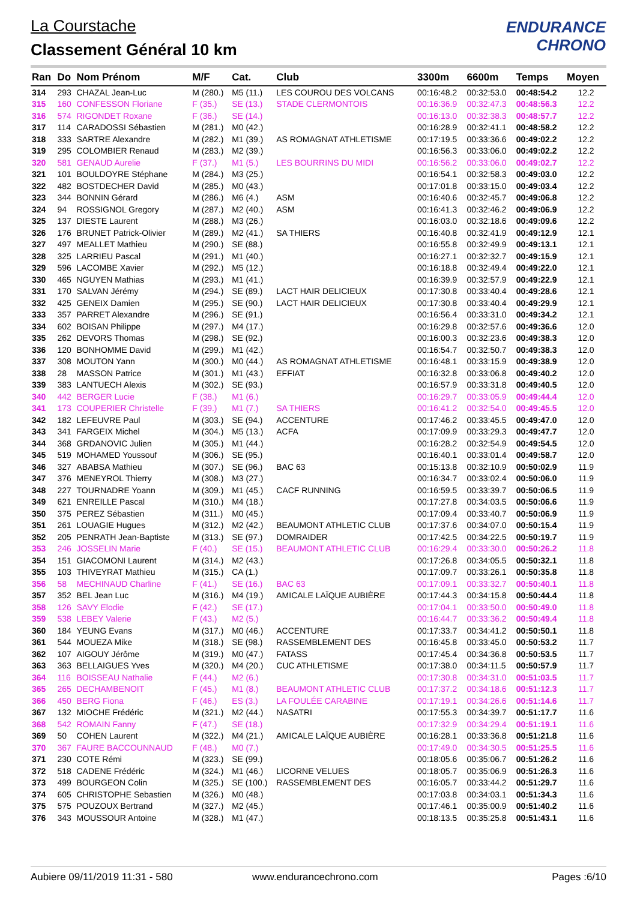La Courstache
Classement Général 10 km
ENDURANCE
CHRONO
| Ran | Do | Nom Prénom | M/F | Cat. | Club | 3300m | 6600m | Temps | Moyen |
| --- | --- | --- | --- | --- | --- | --- | --- | --- | --- |
| 314 | 293 | CHAZAL Jean-Luc | M (280.) | M5 (11.) | LES COUROU DES VOLCANS | 00:16:48.2 | 00:32:53.0 | 00:48:54.2 | 12.2 |
| 315 | 160 | CONFESSON Floriane | F (35.) | SE (13.) | STADE CLERMONTOIS | 00:16:36.9 | 00:32:47.3 | 00:48:56.3 | 12.2 |
| 316 | 574 | RIGONDET Roxane | F (36.) | SE (14.) | | 00:16:13.0 | 00:32:38.3 | 00:48:57.7 | 12.2 |
| 317 | 114 | CARADOSSI Sébastien | M (281.) | M0 (42.) | | 00:16:28.9 | 00:32:41.1 | 00:48:58.2 | 12.2 |
| 318 | 333 | SARTRE Alexandre | M (282.) | M1 (39.) | AS ROMAGNAT ATHLETISME | 00:17:19.5 | 00:33:36.6 | 00:49:02.2 | 12.2 |
| 319 | 295 | COLOMBIER Renaud | M (283.) | M2 (39.) | | 00:16:56.3 | 00:33:06.0 | 00:49:02.2 | 12.2 |
| 320 | 581 | GENAUD Aurelie | F (37.) | M1 (5.) | LES BOURRINS DU MIDI | 00:16:56.2 | 00:33:06.0 | 00:49:02.7 | 12.2 |
| 321 | 101 | BOULDOYRE Stéphane | M (284.) | M3 (25.) | | 00:16:54.1 | 00:32:58.3 | 00:49:03.0 | 12.2 |
| 322 | 482 | BOSTDECHER David | M (285.) | M0 (43.) | | 00:17:01.8 | 00:33:15.0 | 00:49:03.4 | 12.2 |
| 323 | 344 | BONNIN Gérard | M (286.) | M6 (4.) | ASM | 00:16:40.6 | 00:32:45.7 | 00:49:06.8 | 12.2 |
| 324 | 94 | ROSSIGNOL Gregory | M (287.) | M2 (40.) | ASM | 00:16:41.3 | 00:32:46.2 | 00:49:06.9 | 12.2 |
| 325 | 137 | DIESTE Laurent | M (288.) | M3 (26.) | | 00:16:03.0 | 00:32:18.6 | 00:49:09.6 | 12.2 |
| 326 | 176 | BRUNET Patrick-Olivier | M (289.) | M2 (41.) | SA THIERS | 00:16:40.8 | 00:32:41.9 | 00:49:12.9 | 12.1 |
| 327 | 497 | MEALLET Mathieu | M (290.) | SE (88.) | | 00:16:55.8 | 00:32:49.9 | 00:49:13.1 | 12.1 |
| 328 | 325 | LARRIEU Pascal | M (291.) | M1 (40.) | | 00:16:27.1 | 00:32:32.7 | 00:49:15.9 | 12.1 |
| 329 | 596 | LACOMBE Xavier | M (292.) | M5 (12.) | | 00:16:18.8 | 00:32:49.4 | 00:49:22.0 | 12.1 |
| 330 | 465 | NGUYEN Mathias | M (293.) | M1 (41.) | | 00:16:39.9 | 00:32:57.9 | 00:49:22.9 | 12.1 |
| 331 | 170 | SALVAN Jérémy | M (294.) | SE (89.) | LACT HAIR DELICIEUX | 00:17:30.8 | 00:33:40.4 | 00:49:28.6 | 12.1 |
| 332 | 425 | GENEIX Damien | M (295.) | SE (90.) | LACT HAIR DELICIEUX | 00:17:30.8 | 00:33:40.4 | 00:49:29.9 | 12.1 |
| 333 | 357 | PARRET Alexandre | M (296.) | SE (91.) | | 00:16:56.4 | 00:33:31.0 | 00:49:34.2 | 12.1 |
| 334 | 602 | BOISAN Philippe | M (297.) | M4 (17.) | | 00:16:29.8 | 00:32:57.6 | 00:49:36.6 | 12.0 |
| 335 | 262 | DEVORS Thomas | M (298.) | SE (92.) | | 00:16:00.3 | 00:32:23.6 | 00:49:38.3 | 12.0 |
| 336 | 120 | BONHOMME David | M (299.) | M1 (42.) | | 00:16:54.7 | 00:32:50.7 | 00:49:38.3 | 12.0 |
| 337 | 308 | MOUTON Yann | M (300.) | M0 (44.) | AS ROMAGNAT ATHLETISME | 00:16:48.1 | 00:33:15.9 | 00:49:38.9 | 12.0 |
| 338 | 28 | MASSON Patrice | M (301.) | M1 (43.) | EFFIAT | 00:16:32.8 | 00:33:06.8 | 00:49:40.2 | 12.0 |
| 339 | 383 | LANTUECH Alexis | M (302.) | SE (93.) | | 00:16:57.9 | 00:33:31.8 | 00:49:40.5 | 12.0 |
| 340 | 442 | BERGER Lucie | F (38.) | M1 (6.) | | 00:16:29.7 | 00:33:05.9 | 00:49:44.4 | 12.0 |
| 341 | 173 | COUPERIER Christelle | F (39.) | M1 (7.) | SA THIERS | 00:16:41.2 | 00:32:54.0 | 00:49:45.5 | 12.0 |
| 342 | 182 | LEFEUVRE Paul | M (303.) | SE (94.) | ACCENTURE | 00:17:46.2 | 00:33:45.5 | 00:49:47.0 | 12.0 |
| 343 | 341 | FARGEIX Michel | M (304.) | M5 (13.) | ACFA | 00:17:09.9 | 00:33:29.3 | 00:49:47.7 | 12.0 |
| 344 | 368 | GRDANOVIC Julien | M (305.) | M1 (44.) | | 00:16:28.2 | 00:32:54.9 | 00:49:54.5 | 12.0 |
| 345 | 519 | MOHAMED Youssouf | M (306.) | SE (95.) | | 00:16:40.1 | 00:33:01.4 | 00:49:58.7 | 12.0 |
| 346 | 327 | ABABSA Mathieu | M (307.) | SE (96.) | BAC 63 | 00:15:13.8 | 00:32:10.9 | 00:50:02.9 | 11.9 |
| 347 | 376 | MENEYROL Thierry | M (308.) | M3 (27.) | | 00:16:34.7 | 00:33:02.4 | 00:50:06.0 | 11.9 |
| 348 | 227 | TOURNADRE Yoann | M (309.) | M1 (45.) | CACF RUNNING | 00:16:59.5 | 00:33:39.7 | 00:50:06.5 | 11.9 |
| 349 | 621 | ENREILLE Pascal | M (310.) | M4 (18.) | | 00:17:27.8 | 00:34:03.5 | 00:50:06.6 | 11.9 |
| 350 | 375 | PEREZ Sébastien | M (311.) | M0 (45.) | | 00:17:09.4 | 00:33:40.7 | 00:50:06.9 | 11.9 |
| 351 | 261 | LOUAGIE Hugues | M (312.) | M2 (42.) | BEAUMONT ATHLETIC CLUB | 00:17:37.6 | 00:34:07.0 | 00:50:15.4 | 11.9 |
| 352 | 205 | PENRATH Jean-Baptiste | M (313.) | SE (97.) | DOMRAIDER | 00:17:42.5 | 00:34:22.5 | 00:50:19.7 | 11.9 |
| 353 | 246 | JOSSELIN Marie | F (40.) | SE (15.) | BEAUMONT ATHLETIC CLUB | 00:16:29.4 | 00:33:30.0 | 00:50:26.2 | 11.8 |
| 354 | 151 | GIACOMONI Laurent | M (314.) | M2 (43.) | | 00:17:26.8 | 00:34:05.5 | 00:50:32.1 | 11.8 |
| 355 | 103 | THIVEYRAT Mathieu | M (315.) | CA (1.) | | 00:17:09.7 | 00:33:26.1 | 00:50:35.8 | 11.8 |
| 356 | 58 | MECHINAUD Charline | F (41.) | SE (16.) | BAC 63 | 00:17:09.1 | 00:33:32.7 | 00:50:40.1 | 11.8 |
| 357 | 352 | BEL Jean Luc | M (316.) | M4 (19.) | AMICALE LAÏQUE AUBIÈRE | 00:17:44.3 | 00:34:15.8 | 00:50:44.4 | 11.8 |
| 358 | 126 | SAVY Elodie | F (42.) | SE (17.) | | 00:17:04.1 | 00:33:50.0 | 00:50:49.0 | 11.8 |
| 359 | 538 | LEBEY Valerie | F (43.) | M2 (5.) | | 00:16:44.7 | 00:33:36.2 | 00:50:49.4 | 11.8 |
| 360 | 184 | YEUNG Evans | M (317.) | M0 (46.) | ACCENTURE | 00:17:33.7 | 00:34:41.2 | 00:50:50.1 | 11.8 |
| 361 | 544 | MOUEZA Mike | M (318.) | SE (98.) | RASSEMBLEMENT DES | 00:16:45.8 | 00:33:45.0 | 00:50:53.2 | 11.7 |
| 362 | 107 | AIGOUY Jérôme | M (319.) | M0 (47.) | FATASS | 00:17:45.4 | 00:34:36.8 | 00:50:53.5 | 11.7 |
| 363 | 363 | BELLAIGUES Yves | M (320.) | M4 (20.) | CUC ATHLETISME | 00:17:38.0 | 00:34:11.5 | 00:50:57.9 | 11.7 |
| 364 | 116 | BOISSEAU Nathalie | F (44.) | M2 (6.) | | 00:17:30.8 | 00:34:31.0 | 00:51:03.5 | 11.7 |
| 365 | 265 | DECHAMBENOIT | F (45.) | M1 (8.) | BEAUMONT ATHLETIC CLUB | 00:17:37.2 | 00:34:18.6 | 00:51:12.3 | 11.7 |
| 366 | 450 | BERG Fiona | F (46.) | ES (3.) | LA FOULÉE CARABINE | 00:17:19.1 | 00:34:26.6 | 00:51:14.6 | 11.7 |
| 367 | 132 | MIOCHE Frédéric | M (321.) | M2 (44.) | NASATRI | 00:17:55.3 | 00:34:39.7 | 00:51:17.7 | 11.6 |
| 368 | 542 | ROMAIN Fanny | F (47.) | SE (18.) | | 00:17:32.9 | 00:34:29.4 | 00:51:19.1 | 11.6 |
| 369 | 50 | COHEN Laurent | M (322.) | M4 (21.) | AMICALE LAÏQUE AUBIÈRE | 00:16:28.1 | 00:33:36.8 | 00:51:21.8 | 11.6 |
| 370 | 367 | FAURE BACCOUNNAUD | F (48.) | M0 (7.) | | 00:17:49.0 | 00:34:30.5 | 00:51:25.5 | 11.6 |
| 371 | 230 | COTE Rémi | M (323.) | SE (99.) | | 00:18:05.6 | 00:35:06.7 | 00:51:26.2 | 11.6 |
| 372 | 518 | CADENE Frédéric | M (324.) | M1 (46.) | LICORNE VELUES | 00:18:05.7 | 00:35:06.9 | 00:51:26.3 | 11.6 |
| 373 | 499 | BOURGEON Colin | M (325.) | SE (100.) | RASSEMBLEMENT DES | 00:16:05.7 | 00:33:44.2 | 00:51:29.7 | 11.6 |
| 374 | 605 | CHRISTOPHE Sebastien | M (326.) | M0 (48.) | | 00:17:03.8 | 00:34:03.1 | 00:51:34.3 | 11.6 |
| 375 | 575 | POUZOUX Bertrand | M (327.) | M2 (45.) | | 00:17:46.1 | 00:35:00.9 | 00:51:40.2 | 11.6 |
| 376 | 343 | MOUSSOUR Antoine | M (328.) | M1 (47.) | | 00:18:13.5 | 00:35:25.8 | 00:51:43.1 | 11.6 |
Aubiere 09/11/2019 11:31 - 580 www.endurancechrono.com Pages :6/10